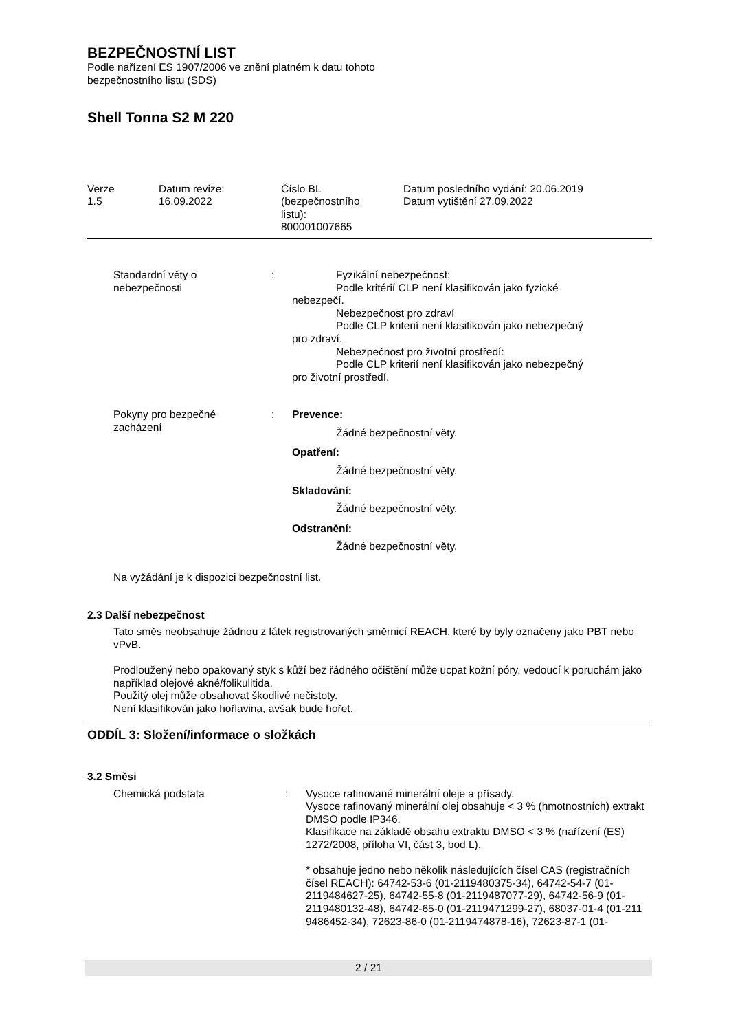BEZPEČNOSTNÍ LIST
Podle nařízení ES 1907/2006 ve znění platném k datu tohoto
bezpečnostního listu (SDS)
Shell Tonna S2 M 220
Verze
1.5
Datum revize:
16.09.2022
Číslo BL
(bezpečnostního
listu):
800001007665
Datum posledního vydání: 20.06.2019
Datum vytištění 27.09.2022
Standardní věty o
nebezpečnosti
: Fyzikální nebezpečnost:
Podle kritérií CLP není klasifikován jako fyzické
nebezpečí.
Nebezpečnost pro zdraví
Podle CLP kriterií není klasifikován jako nebezpečný
pro zdraví.
Nebezpečnost pro životní prostředí:
Podle CLP kriterií není klasifikován jako nebezpečný
pro životní prostředí.
Pokyny pro bezpečné
zacházení
: Prevence:
Žádné bezpečnostní věty.
Opatření:
Žádné bezpečnostní věty.
Skladování:
Žádné bezpečnostní věty.
Odstranění:
Žádné bezpečnostní věty.
Na vyžádání je k dispozici bezpečnostní list.
2.3 Další nebezpečnost
Tato směs neobsahuje žádnou z látek registrovaných směrnicí REACH, které by byly označeny jako PBT nebo vPvB.
Prodloužený nebo opakovaný styk s kůží bez řádného očištění může ucpat kožní póry, vedoucí k poruchám jako například olejové akné/folikulitida.
Použitý olej může obsahovat škodlivé nečistoty.
Není klasifikován jako hořlavina, avšak bude hořet.
ODDÍL 3: Složení/informace o složkách
3.2 Směsi
Chemická podstata : Vysoce rafinované minerální oleje a přísady.
Vysoce rafinovaný minerální olej obsahuje < 3 % (hmotnostních) extrakt DMSO podle IP346.
Klasifikace na základě obsahu extraktu DMSO < 3 % (nařízení (ES) 1272/2008, příloha VI, část 3, bod L).
* obsahuje jedno nebo několik následujících čísel CAS (registračních čísel REACH): 64742-53-6 (01-2119480375-34), 64742-54-7 (01-2119484627-25), 64742-55-8 (01-2119487077-29), 64742-56-9 (01-2119480132-48), 64742-65-0 (01-2119471299-27), 68037-01-4 (01-211 9486452-34), 72623-86-0 (01-2119474878-16), 72623-87-1 (01-
2 / 21